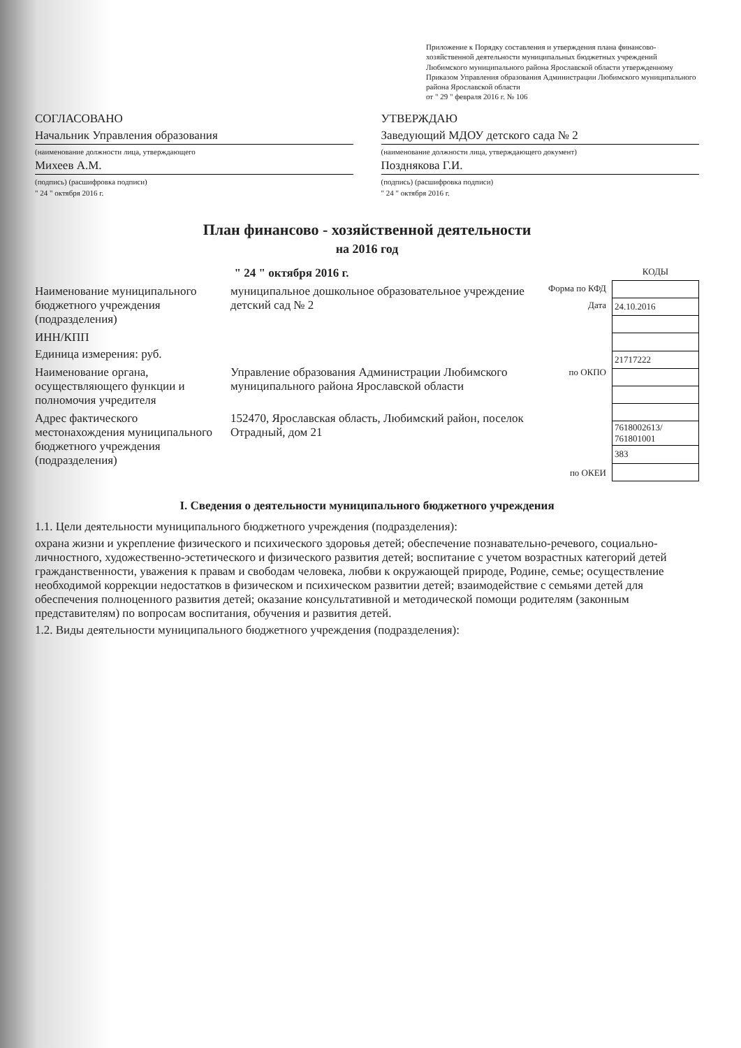Приложение к Порядку составления и утверждения плана финансово-хозяйственной деятельности муниципальных бюджетных учреждений Любимского муниципального района Ярославской области утвержденному Приказом Управления образования Администрации Любимского муниципального района Ярославской области
от " 29 " февраля 2016 г. № 106
СОГЛАСОВАНО
Начальник Управления образования
(наименование должности лица, утверждающего
Михеев А.М.
(подпись) (расшифровка подписи)
" 24 " октября 2016 г.
УТВЕРЖДАЮ
Заведующий МДОУ детского сада № 2
(наименование должности лица, утверждающего документ)
Позднякова Г.И.
(подпись) (расшифровка подписи)
" 24 " октября 2016 г.
План финансово - хозяйственной деятельности
на 2016 год
" 24 " октября 2016 г.
Наименование муниципального бюджетного учреждения (подразделения)
муниципальное дошкольное образовательное учреждение детский сад № 2
ИНН/КПП
Единица измерения: руб.
Наименование органа, осуществляющего функции и полномочия учредителя
Управление образования Администрации Любимского муниципального района Ярославской области
Адрес фактического местонахождения муниципального бюджетного учреждения (подразделения)
152470, Ярославская область, Любимский район, поселок Отрадный, дом 21
Форма по КФД
Дата
по ОКПО
по ОКЕИ
| КОДЫ |
| 24.10.2016 |
| 21717222 |
| 7618002613/ 761801001 |
| 383 |
I. Сведения о деятельности муниципального бюджетного учреждения
1.1. Цели деятельности муниципального бюджетного учреждения (подразделения):
охрана жизни и укрепление физического и психического здоровья детей; обеспечение познавательно-речевого, социально-личностного, художественно-эстетического и физического развития детей; воспитание с учетом возрастных категорий детей гражданственности, уважения к правам и свободам человека, любви к окружающей природе, Родине, семье; осуществление необходимой коррекции недостатков в физическом и психическом развитии детей; взаимодействие с семьями детей для обеспечения полноценного развития детей; оказание консультативной и методической помощи родителям (законным представителям) по вопросам воспитания, обучения и развития детей.
1.2. Виды деятельности муниципального бюджетного учреждения (подразделения):